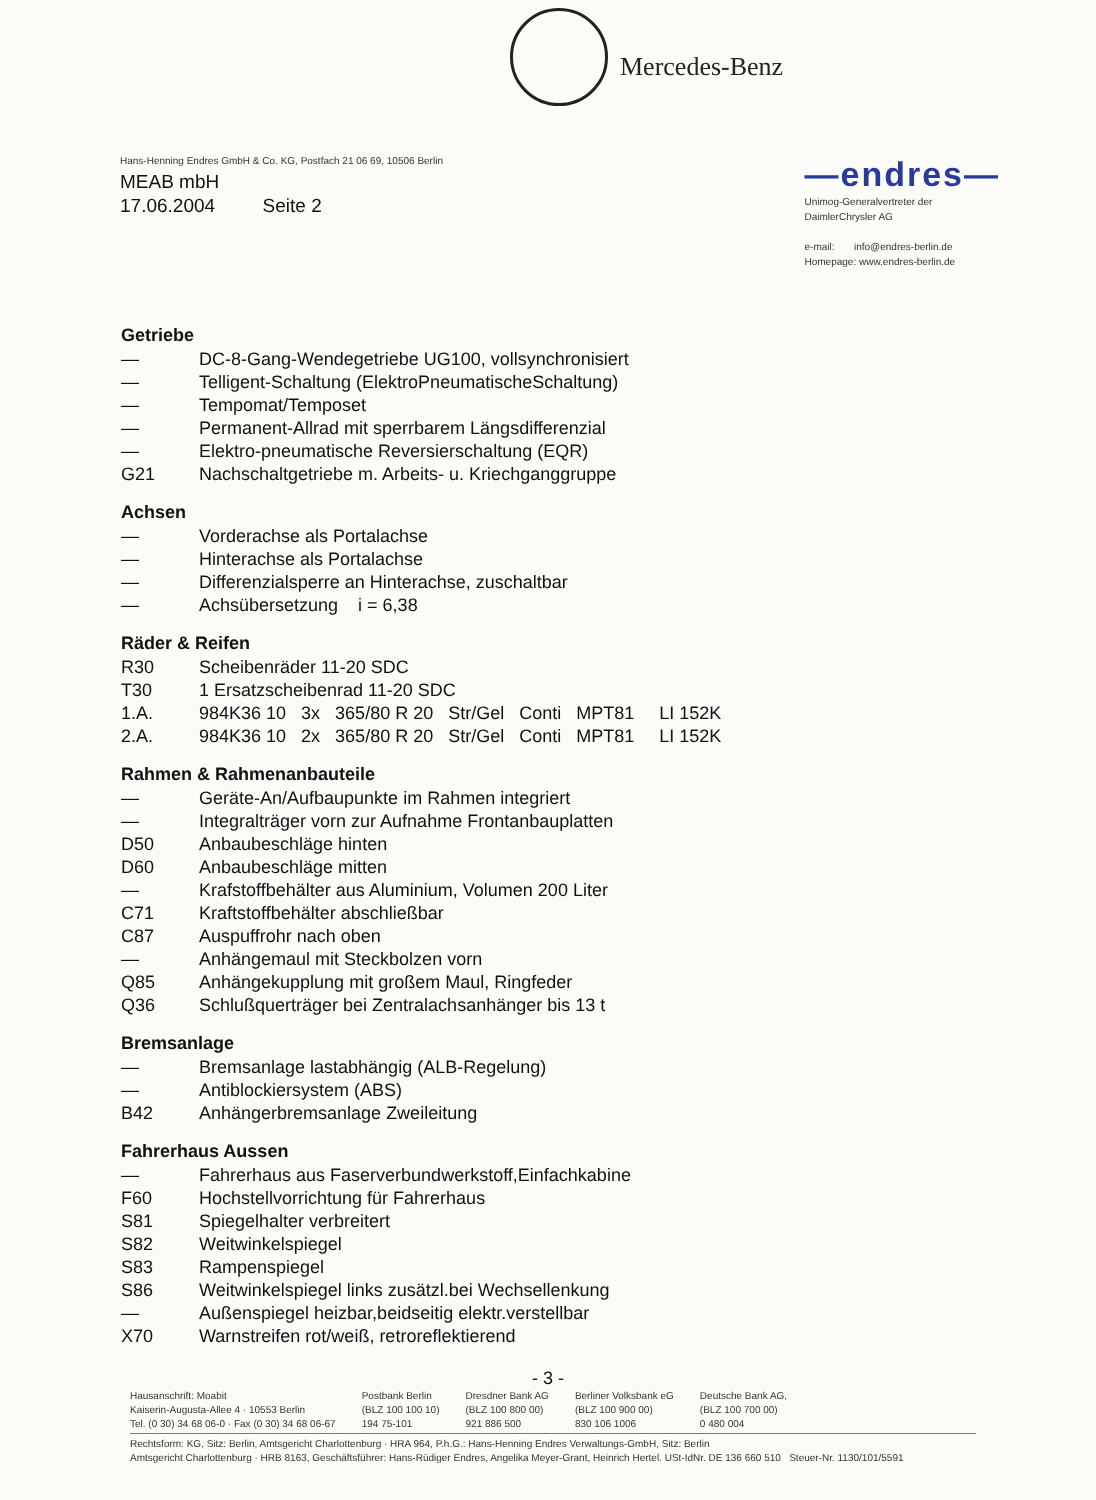Mercedes-Benz
Hans-Henning Endres GmbH & Co. KG, Postfach 21 06 69, 10506 Berlin
MEAB mbH
17.06.2004 Seite 2
—endres—
Unimog-Generalvertreter der
DaimlerChrysler AG
e-mail: info@endres-berlin.de
Homepage: www.endres-berlin.de
Getriebe
— DC-8-Gang-Wendegetriebe UG100, vollsynchronisiert
— Telligent-Schaltung (ElektroPneumatischeSchaltung)
— Tempomat/Temposet
— Permanent-Allrad mit sperrbarem Längsdifferenzial
— Elektro-pneumatische Reversierschaltung (EQR)
G21 Nachschaltgetriebe m. Arbeits- u. Kriechganggruppe
Achsen
— Vorderachse als Portalachse
— Hinterachse als Portalachse
— Differenzialsperre an Hinterachse, zuschaltbar
— Achsübersetzung i = 6,38
Räder & Reifen
R30 Scheibenräder 11-20 SDC
T30 1 Ersatzscheibenrad 11-20 SDC
1.A. 984K36 10 3x 365/80 R 20 Str/Gel Conti MPT81 LI 152K
2.A. 984K36 10 2x 365/80 R 20 Str/Gel Conti MPT81 LI 152K
Rahmen & Rahmenanbauteile
— Geräte-An/Aufbaupunkte im Rahmen integriert
— Integralträger vorn zur Aufnahme Frontanbauplatten
D50 Anbaubeschläge hinten
D60 Anbaubeschläge mitten
— Krafstoffbehälter aus Aluminium, Volumen 200 Liter
C71 Kraftstoffbehälter abschließbar
C87 Auspuffrohr nach oben
— Anhängemaul mit Steckbolzen vorn
Q85 Anhängekupplung mit großem Maul, Ringfeder
Q36 Schlußquerträger bei Zentralachsanhänger bis 13 t
Bremsanlage
— Bremsanlage lastabhängig (ALB-Regelung)
— Antiblockiersystem (ABS)
B42 Anhängerbremsanlage Zweileitung
Fahrerhaus Aussen
— Fahrerhaus aus Faserverbundwerkstoff,Einfachkabine
F60 Hochstellvorrichtung für Fahrerhaus
S81 Spiegelhalter verbreitert
S82 Weitwinkelspiegel
S83 Rampenspiegel
S86 Weitwinkelspiegel links zusätzl.bei Wechsellenkung
— Außenspiegel heizbar,beidseitig elektr.verstellbar
X70 Warnstreifen rot/weiß, retroreflektierend
- 3 -
Hausanschrift: Moabit
Kaiserin-Augusta-Allee 4 · 10553 Berlin
Tel. (0 30) 34 68 06-0 · Fax (0 30) 34 68 06-67
Postbank Berlin
(BLZ 100 100 10)
194 75-101
Dresdner Bank AG
(BLZ 100 800 00)
921 886 500
Berliner Volksbank eG
(BLZ 100 900 00)
830 106 1006
Deutsche Bank AG,
(BLZ 100 700 00)
0 480 004
Rechtsform: KG, Sitz: Berlin, Amtsgericht Charlottenburg · HRA 964, P.h.G.: Hans-Henning Endres Verwaltungs-GmbH, Sitz: Berlin
Amtsgericht Charlottenburg · HRB 8163, Geschäftsführer: Hans-Rüdiger Endres, Angelika Meyer-Grant, Heinrich Hertel. USt-IdNr. DE 136 660 510 Steuer-Nr. 1130/101/5591